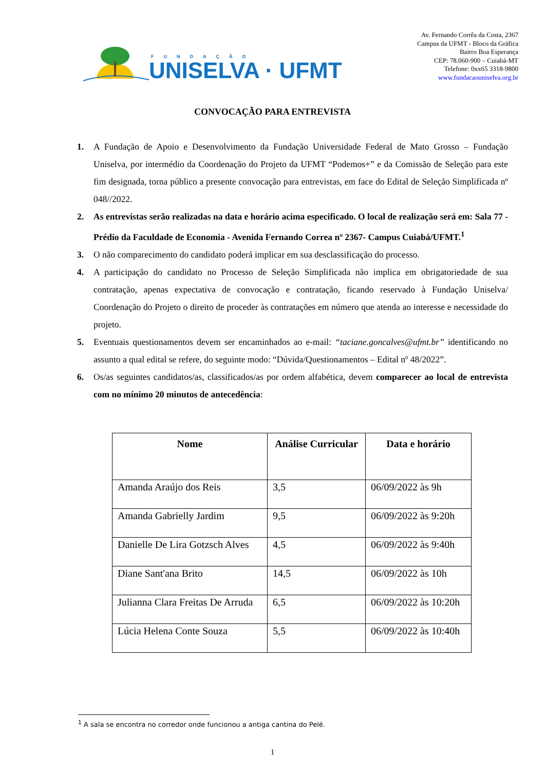FUNDAÇÃO
UNISELVA · UFMT
Av. Fernando Corrêa da Costa, 2367
Campus da UFMT - Bloco da Gráfica
Bairro Boa Esperança
CEP: 78.060-900 – Cuiabá-MT
Telefone: 0xx65 3318-9800
www.fundacaouniselva.org.br
CONVOCAÇÃO PARA ENTREVISTA
1. A Fundação de Apoio e Desenvolvimento da Fundação Universidade Federal de Mato Grosso – Fundação Uniselva, por intermédio da Coordenação do Projeto da UFMT “Podemos+” e da Comissão de Seleção para este fim designada, torna público a presente convocação para entrevistas, em face do Edital de Seleção Simplificada nº 048//2022.
2. As entrevistas serão realizadas na data e horário acima especificado. O local de realização será em: Sala 77 - Prédio da Faculdade de Economia - Avenida Fernando Correa nº 2367- Campus Cuiabá/UFMT.<sup>1</sup>
3. O não comparecimento do candidato poderá implicar em sua desclassificação do processo.
4. A participação do candidato no Processo de Seleção Simplificada não implica em obrigatoriedade de sua contratação, apenas expectativa de convocação e contratação, ficando reservado à Fundação Uniselva/ Coordenação do Projeto o direito de proceder às contratações em número que atenda ao interesse e necessidade do projeto.
5. Eventuais questionamentos devem ser encaminhados ao e-mail: “taciane.goncalves@ufmt.br” identificando no assunto a qual edital se refere, do seguinte modo: “Dúvida/Questionamentos – Edital nº 48/2022”.
6. Os/as seguintes candidatos/as, classificados/as por ordem alfabética, devem comparecer ao local de entrevista com no mínimo 20 minutos de antecedência:
| Nome | Análise Curricular | Data e horário |
| --- | --- | --- |
| Amanda Araújo dos Reis | 3,5 | 06/09/2022 às 9h |
| Amanda Gabrielly Jardim | 9,5 | 06/09/2022 às 9:20h |
| Danielle De Lira Gotzsch Alves | 4,5 | 06/09/2022 às 9:40h |
| Diane Sant'ana Brito | 14,5 | 06/09/2022 às 10h |
| Julianna Clara Freitas De Arruda | 6,5 | 06/09/2022 às 10:20h |
| Lúcia Helena Conte Souza | 5,5 | 06/09/2022 às 10:40h |
<sup>1</sup> A sala se encontra no corredor onde funcionou a antiga cantina do Pelé.
1